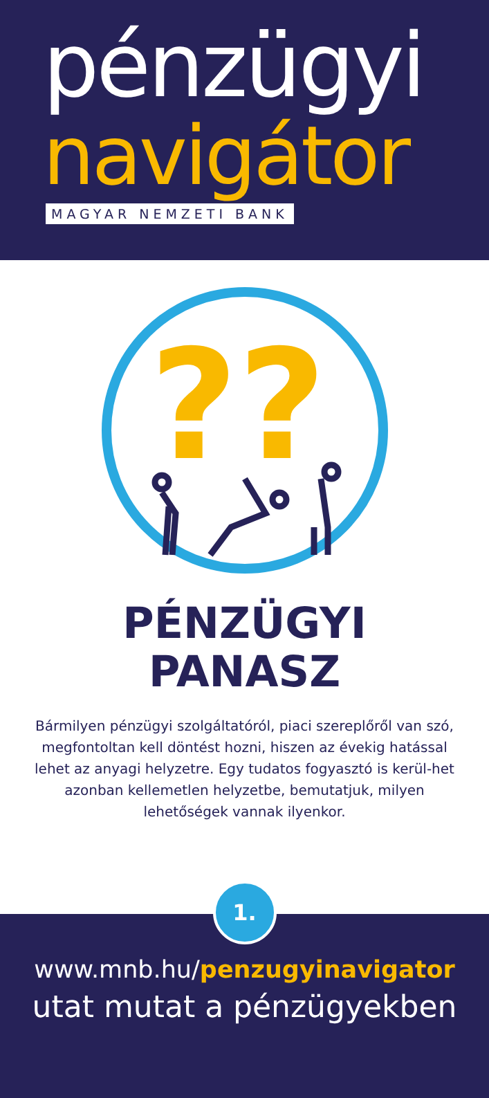pénzügyi
navigátor
MAGYAR NEMZETI BANK
??
PÉNZÜGYI
PANASZ
Bármilyen pénzügyi szolgáltatóról, piaci szereplőről van szó, megfontoltan kell döntést hozni, hiszen az évekig hatással lehet az anyagi helyzetre. Egy tudatos fogyasztó is kerül-het azonban kellemetlen helyzetbe, bemutatjuk, milyen lehetőségek vannak ilyenkor.
1.
www.mnb.hu/penzugyinavigator
utat mutat a pénzügyekben